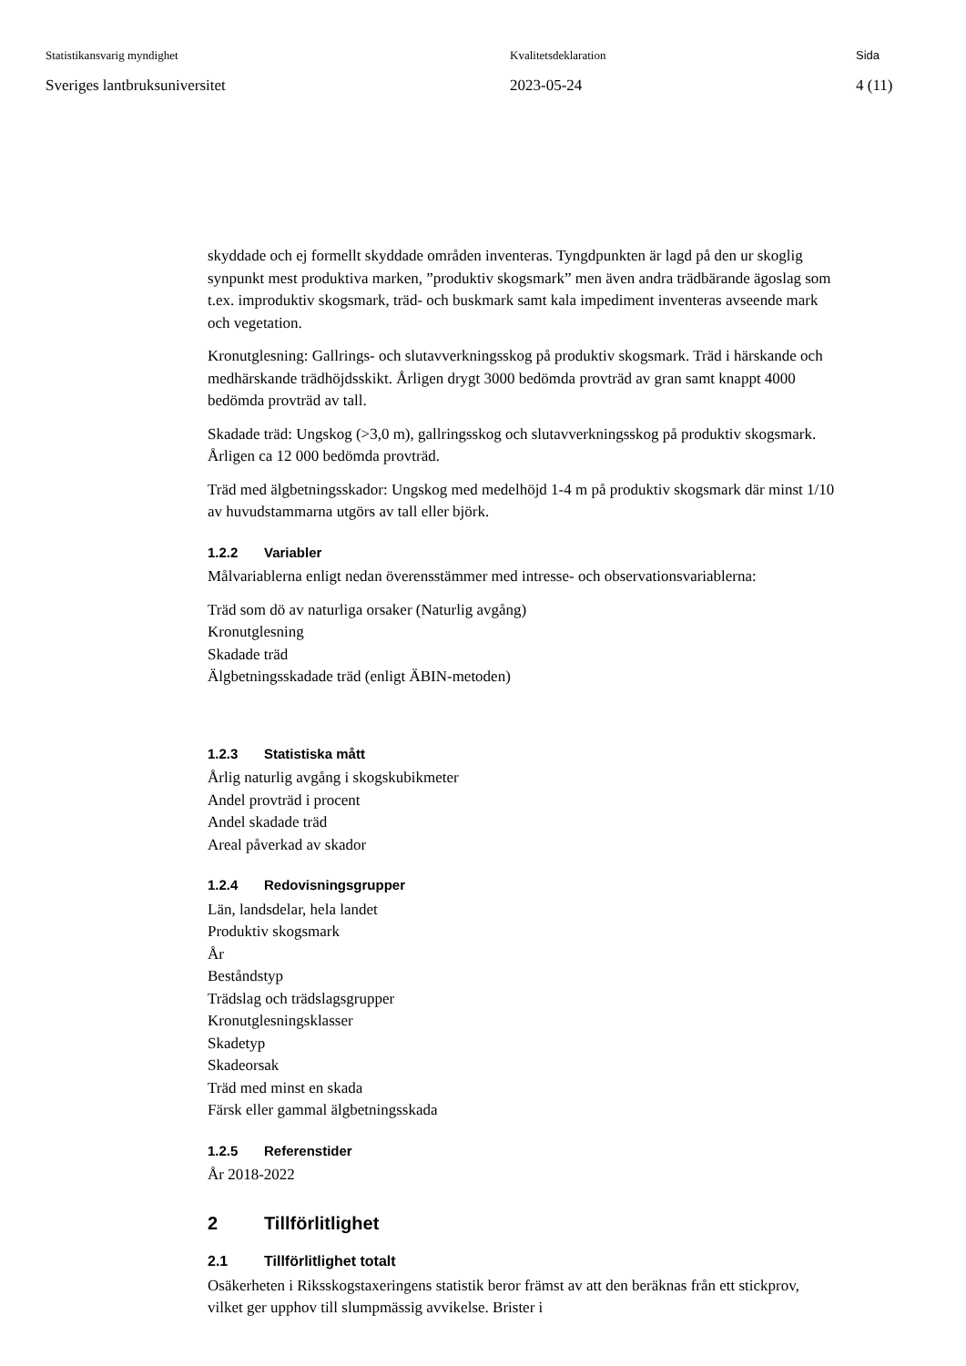Statistikansvarig myndighet
Sveriges lantbruksuniversitet
Kvalitetsdeklaration
2023-05-24
Sida
4 (11)
skyddade och ej formellt skyddade områden inventeras. Tyngdpunkten är lagd på den ur skoglig synpunkt mest produktiva marken, ”produktiv skogsmark” men även andra trädbärande ägoslag som t.ex. improduktiv skogsmark, träd- och buskmark samt kala impediment inventeras avseende mark och vegetation.
Kronutglesning: Gallrings- och slutavverkningsskog på produktiv skogsmark. Träd i härskande och medhärskande trädhöjdsskikt. Årligen drygt 3000 bedömda provträd av gran samt knappt 4000 bedömda provträd av tall.
Skadade träd: Ungskog (>3,0 m), gallringsskog och slutavverkningsskog på produktiv skogsmark. Årligen ca 12 000 bedömda provträd.
Träd med älgbetningsskador: Ungskog med medelhöjd 1-4 m på produktiv skogsmark där minst 1/10 av huvudstammarna utgörs av tall eller björk.
1.2.2 Variabler
Målvariablerna enligt nedan överensstämmer med intresse- och observationsvariablerna:
Träd som dö av naturliga orsaker (Naturlig avgång)
Kronutglesning
Skadade träd
Älgbetningsskadade träd (enligt ÄBIN-metoden)
1.2.3 Statistiska mått
Årlig naturlig avgång i skogskubikmeter
Andel provträd i procent
Andel skadade träd
Areal påverkad av skador
1.2.4 Redovisningsgrupper
Län, landsdelar, hela landet
Produktiv skogsmark
År
Beståndstyp
Trädslag och trädslagsgrupper
Kronutglesningsklasser
Skadetyp
Skadeorsak
Träd med minst en skada
Färsk eller gammal älgbetningsskada
1.2.5 Referenstider
År 2018-2022
2 Tillförlitlighet
2.1 Tillförlitlighet totalt
Osäkerheten i Riksskogstaxeringens statistik beror främst av att den beräknas från ett stickprov, vilket ger upphov till slumpmässig avvikelse. Brister i